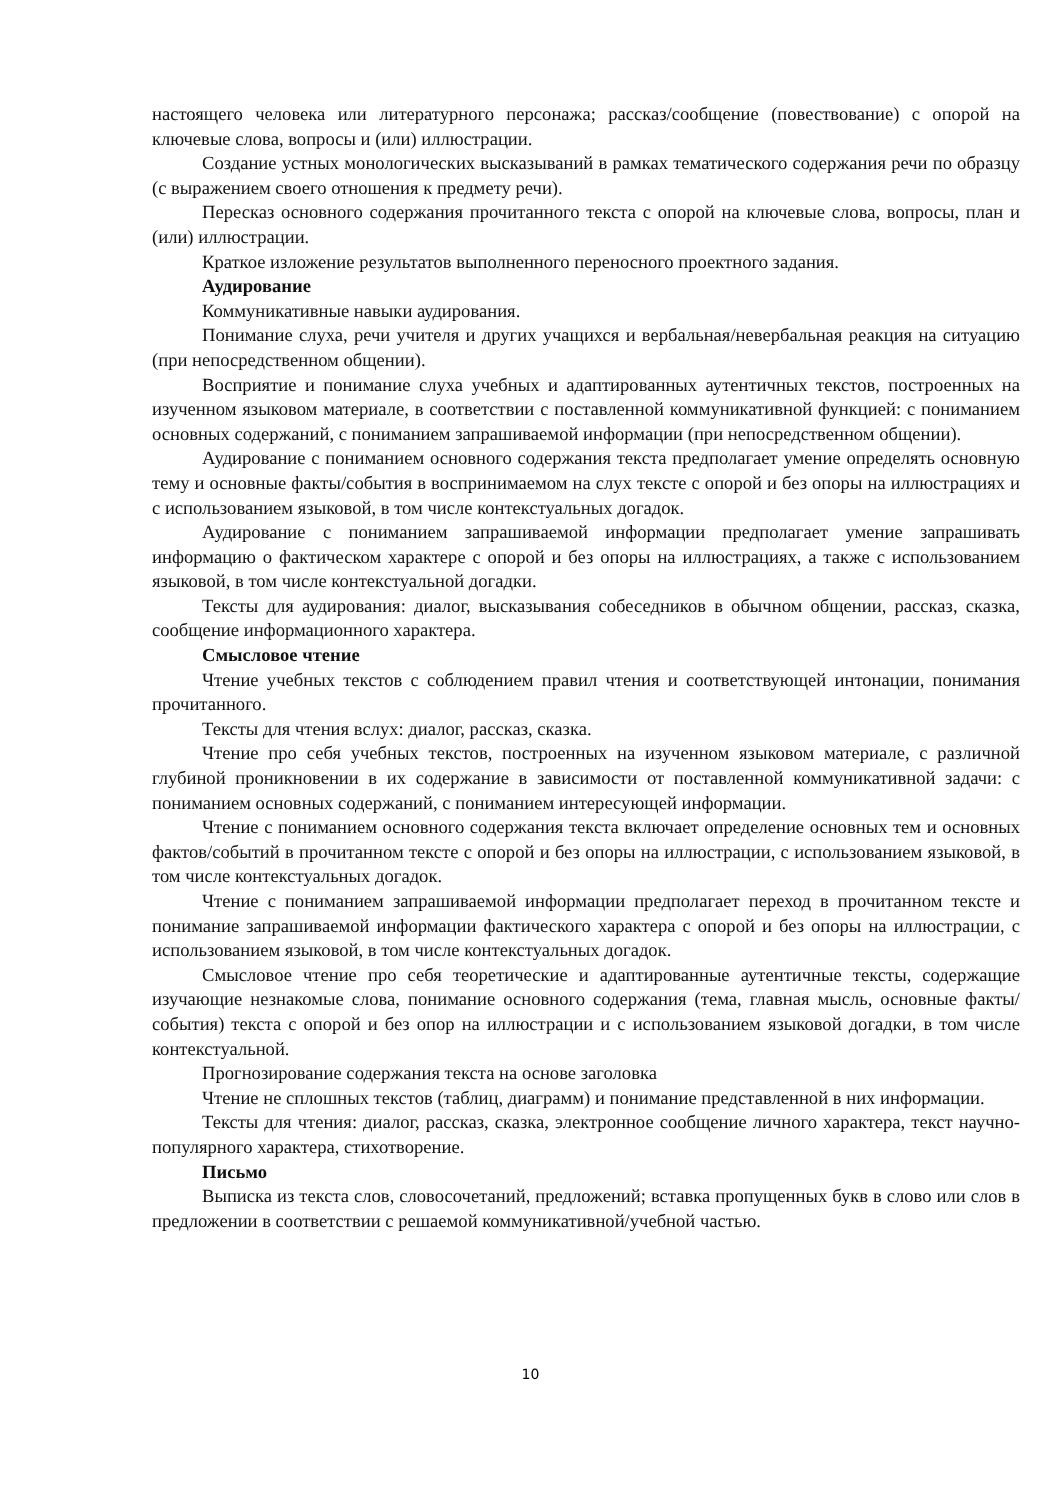настоящего человека или литературного персонажа; рассказ/сообщение (повествование) с опорой на ключевые слова, вопросы и (или) иллюстрации.
Создание устных монологических высказываний в рамках тематического содержания речи по образцу (с выражением своего отношения к предмету речи).
Пересказ основного содержания прочитанного текста с опорой на ключевые слова, вопросы, план и (или) иллюстрации.
Краткое изложение результатов выполненного переносного проектного задания.
Аудирование
Коммуникативные навыки аудирования.
Понимание слуха, речи учителя и других учащихся и вербальная/невербальная реакция на ситуацию (при непосредственном общении).
Восприятие и понимание слуха учебных и адаптированных аутентичных текстов, построенных на изученном языковом материале, в соответствии с поставленной коммуникативной функцией: с пониманием основных содержаний, с пониманием запрашиваемой информации (при непосредственном общении).
Аудирование с пониманием основного содержания текста предполагает умение определять основную тему и основные факты/события в воспринимаемом на слух тексте с опорой и без опоры на иллюстрациях и с использованием языковой, в том числе контекстуальных догадок.
Аудирование с пониманием запрашиваемой информации предполагает умение запрашивать информацию о фактическом характере с опорой и без опоры на иллюстрациях, а также с использованием языковой, в том числе контекстуальной догадки.
Тексты для аудирования: диалог, высказывания собеседников в обычном общении, рассказ, сказка, сообщение информационного характера.
Смысловое чтение
Чтение учебных текстов с соблюдением правил чтения и соответствующей интонации, понимания прочитанного.
Тексты для чтения вслух: диалог, рассказ, сказка.
Чтение про себя учебных текстов, построенных на изученном языковом материале, с различной глубиной проникновении в их содержание в зависимости от поставленной коммуникативной задачи: с пониманием основных содержаний, с пониманием интересующей информации.
Чтение с пониманием основного содержания текста включает определение основных тем и основных фактов/событий в прочитанном тексте с опорой и без опоры на иллюстрации, с использованием языковой, в том числе контекстуальных догадок.
Чтение с пониманием запрашиваемой информации предполагает переход в прочитанном тексте и понимание запрашиваемой информации фактического характера с опорой и без опоры на иллюстрации, с использованием языковой, в том числе контекстуальных догадок.
Смысловое чтение про себя теоретические и адаптированные аутентичные тексты, содержащие изучающие незнакомые слова, понимание основного содержания (тема, главная мысль, основные факты/события) текста с опорой и без опор на иллюстрации и с использованием языковой догадки, в том числе контекстуальной.
Прогнозирование содержания текста на основе заголовка
Чтение не сплошных текстов (таблиц, диаграмм) и понимание представленной в них информации.
Тексты для чтения: диалог, рассказ, сказка, электронное сообщение личного характера, текст научно-популярного характера, стихотворение.
Письмо
Выписка из текста слов, словосочетаний, предложений; вставка пропущенных букв в слово или слов в предложении в соответствии с решаемой коммуникативной/учебной частью.
10